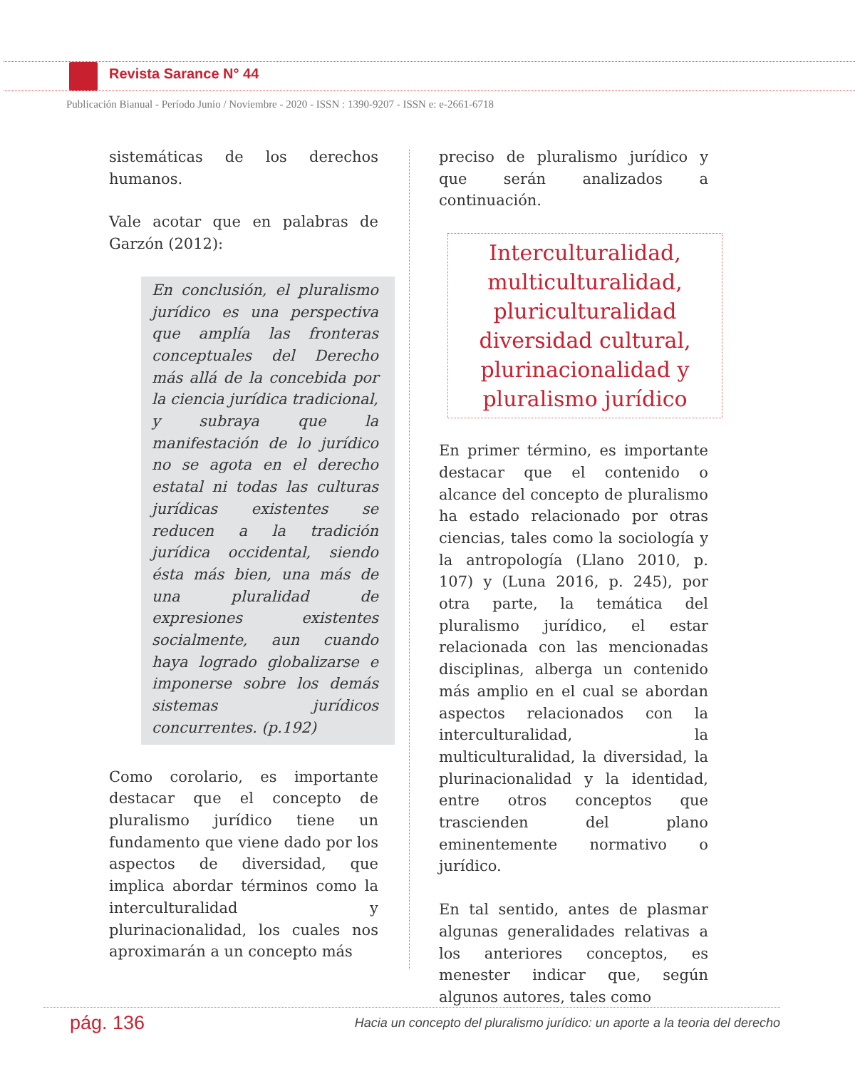Revista Sarance N° 44
Publicación Bianual - Período Junio / Noviembre - 2020 - ISSN : 1390-9207 - ISSN e: e-2661-6718
sistemáticas de los derechos humanos.
Vale acotar que en palabras de Garzón (2012):
En conclusión, el pluralismo jurídico es una perspectiva que amplía las fronteras conceptuales del Derecho más allá de la concebida por la ciencia jurídica tradicional, y subraya que la manifestación de lo jurídico no se agota en el derecho estatal ni todas las culturas jurídicas existentes se reducen a la tradición jurídica occidental, siendo ésta más bien, una más de una pluralidad de expresiones existentes socialmente, aun cuando haya logrado globalizarse e imponerse sobre los demás sistemas jurídicos concurrentes. (p.192)
Como corolario, es importante destacar que el concepto de pluralismo jurídico tiene un fundamento que viene dado por los aspectos de diversidad, que implica abordar términos como la interculturalidad y plurinacionalidad, los cuales nos aproximarán a un concepto más
preciso de pluralismo jurídico y que serán analizados a continuación.
Interculturalidad, multiculturalidad, pluriculturalidad diversidad cultural, plurinacionalidad y pluralismo jurídico
En primer término, es importante destacar que el contenido o alcance del concepto de pluralismo ha estado relacionado por otras ciencias, tales como la sociología y la antropología (Llano 2010, p. 107) y (Luna 2016, p. 245), por otra parte, la temática del pluralismo jurídico, el estar relacionada con las mencionadas disciplinas, alberga un contenido más amplio en el cual se abordan aspectos relacionados con la interculturalidad, la multiculturalidad, la diversidad, la plurinacionalidad y la identidad, entre otros conceptos que trascienden del plano eminentemente normativo o jurídico.
En tal sentido, antes de plasmar algunas generalidades relativas a los anteriores conceptos, es menester indicar que, según algunos autores, tales como
pág. 136
Hacia un concepto del pluralismo jurídico: un aporte a la teoria del derecho